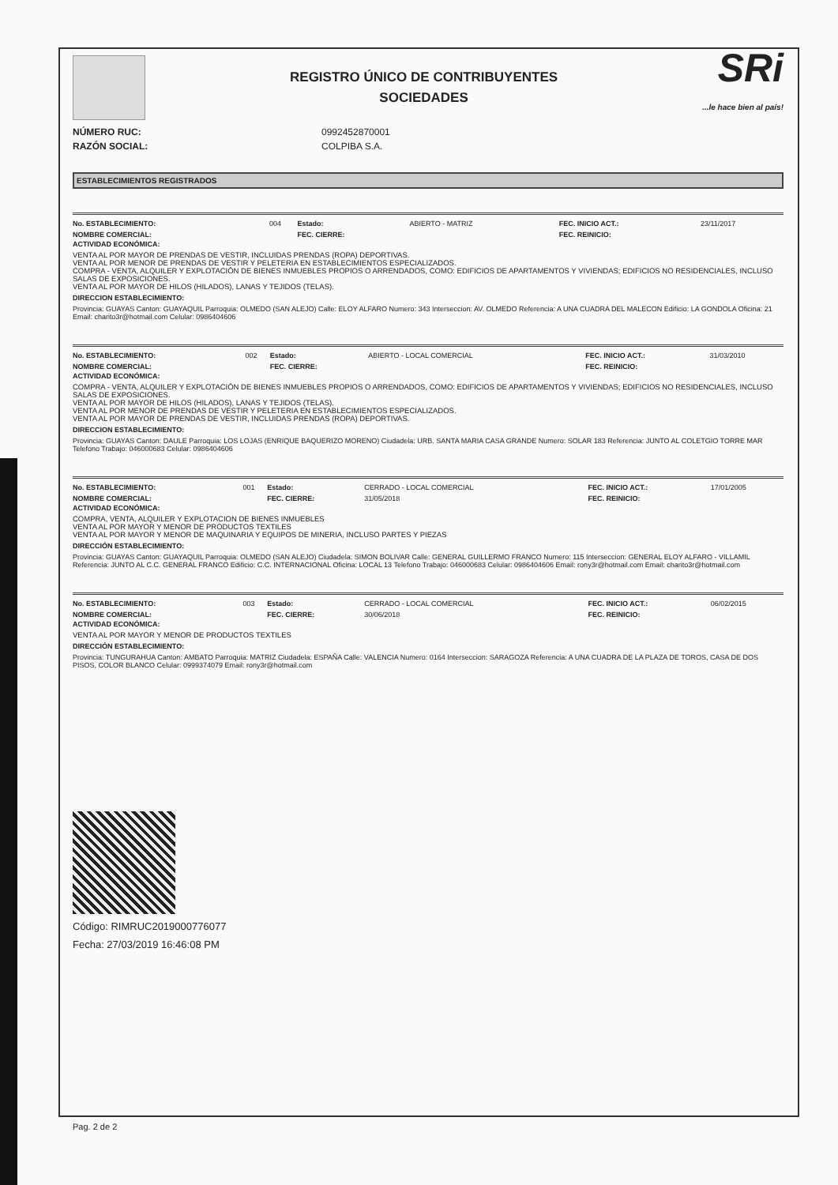REGISTRO ÚNICO DE CONTRIBUYENTES
SOCIEDADES
SRi...le hace bien al país!
NÚMERO RUC: 0992452870001
RAZÓN SOCIAL: COLPIBA S.A.
ESTABLECIMIENTOS REGISTRADOS
| No. ESTABLECIMIENTO: | 004 | Estado: | ABIERTO - MATRIZ | FEC. INICIO ACT.: | 23/11/2017 |
| NOMBRE COMERCIAL: | | FEC. CIERRE: | | FEC. REINICIO: | |
ACTIVIDAD ECONÓMICA:
VENTA AL POR MAYOR DE PRENDAS DE VESTIR, INCLUIDAS PRENDAS (ROPA) DEPORTIVAS.
VENTA AL POR MENOR DE PRENDAS DE VESTIR Y PELETERIA EN ESTABLECIMIENTOS ESPECIALIZADOS.
COMPRA - VENTA, ALQUILER Y EXPLOTACIÓN DE BIENES INMUEBLES PROPIOS O ARRENDADOS, COMO: EDIFICIOS DE APARTAMENTOS Y VIVIENDAS; EDIFICIOS NO RESIDENCIALES, INCLUSO SALAS DE EXPOSICIONES.
VENTA AL POR MAYOR DE HILOS (HILADOS), LANAS Y TEJIDOS (TELAS).
DIRECCION ESTABLECIMIENTO:
Provincia: GUAYAS Canton: GUAYAQUIL Parroquia: OLMEDO (SAN ALEJO) Calle: ELOY ALFARO Numero: 343 Interseccion: AV. OLMEDO Referencia: A UNA CUADRA DEL MALECON Edificio: LA GONDOLA Oficina: 21 Email: charito3r@hotmail.com Celular: 0986404606
| No. ESTABLECIMIENTO: | 002 | Estado: | ABIERTO - LOCAL COMERCIAL | FEC. INICIO ACT.: | 31/03/2010 |
| NOMBRE COMERCIAL: | | FEC. CIERRE: | | FEC. REINICIO: | |
ACTIVIDAD ECONÓMICA:
COMPRA - VENTA, ALQUILER Y EXPLOTACIÓN DE BIENES INMUEBLES PROPIOS O ARRENDADOS, COMO: EDIFICIOS DE APARTAMENTOS Y VIVIENDAS; EDIFICIOS NO RESIDENCIALES, INCLUSO SALAS DE EXPOSICIONES.
VENTA AL POR MAYOR DE HILOS (HILADOS), LANAS Y TEJIDOS (TELAS).
VENTA AL POR MENOR DE PRENDAS DE VESTIR Y PELETERIA EN ESTABLECIMIENTOS ESPECIALIZADOS.
VENTA AL POR MAYOR DE PRENDAS DE VESTIR, INCLUIDAS PRENDAS (ROPA) DEPORTIVAS.
DIRECCION ESTABLECIMIENTO:
Provincia: GUAYAS Canton: DAULE Parroquia: LOS LOJAS (ENRIQUE BAQUERIZO MORENO) Ciudadela: URB. SANTA MARIA CASA GRANDE Numero: SOLAR 183 Referencia: JUNTO AL COLETGIO TORRE MAR Telefono Trabajo: 046000683 Celular: 0986404606
| No. ESTABLECIMIENTO: | 001 | Estado: | CERRADO - LOCAL COMERCIAL | FEC. INICIO ACT.: | 17/01/2005 |
| NOMBRE COMERCIAL: | | FEC. CIERRE: | 31/05/2018 | FEC. REINICIO: | |
ACTIVIDAD ECONÓMICA:
COMPRA, VENTA, ALQUILER Y EXPLOTACION DE BIENES INMUEBLES
VENTA AL POR MAYOR Y MENOR DE PRODUCTOS TEXTILES
VENTA AL POR MAYOR Y MENOR DE MAQUINARIA Y EQUIPOS DE MINERIA, INCLUSO PARTES Y PIEZAS
DIRECCIÓN ESTABLECIMIENTO:
Provincia: GUAYAS Canton: GUAYAQUIL Parroquia: OLMEDO (SAN ALEJO) Ciudadela: SIMON BOLIVAR Calle: GENERAL GUILLERMO FRANCO Numero: 115 Interseccion: GENERAL ELOY ALFARO - VILLAMIL Referencia: JUNTO AL C.C. GENERAL FRANCO Edificio: C.C. INTERNACIONAL Oficina: LOCAL 13 Telefono Trabajo: 046000683 Celular: 0986404606 Email: rony3r@hotmail.com Email: charito3r@hotmail.com
| No. ESTABLECIMIENTO: | 003 | Estado: | CERRADO - LOCAL COMERCIAL | FEC. INICIO ACT.: | 06/02/2015 |
| NOMBRE COMERCIAL: | | FEC. CIERRE: | 30/06/2018 | FEC. REINICIO: | |
ACTIVIDAD ECONÓMICA:
VENTA AL POR MAYOR Y MENOR DE PRODUCTOS TEXTILES
DIRECCIÓN ESTABLECIMIENTO:
Provincia: TUNGURAHUA Canton: AMBATO Parroquia: MATRIZ Ciudadela: ESPAÑA Calle: VALENCIA Numero: 0164 Interseccion: SARAGOZA Referencia: A UNA CUADRA DE LA PLAZA DE TOROS, CASA DE DOS PISOS, COLOR BLANCO Celular: 0999374079 Email: rony3r@hotmail.com
Código: RIMRUC2019000776077
Fecha: 27/03/2019 16:46:08 PM
Pag. 2 de 2